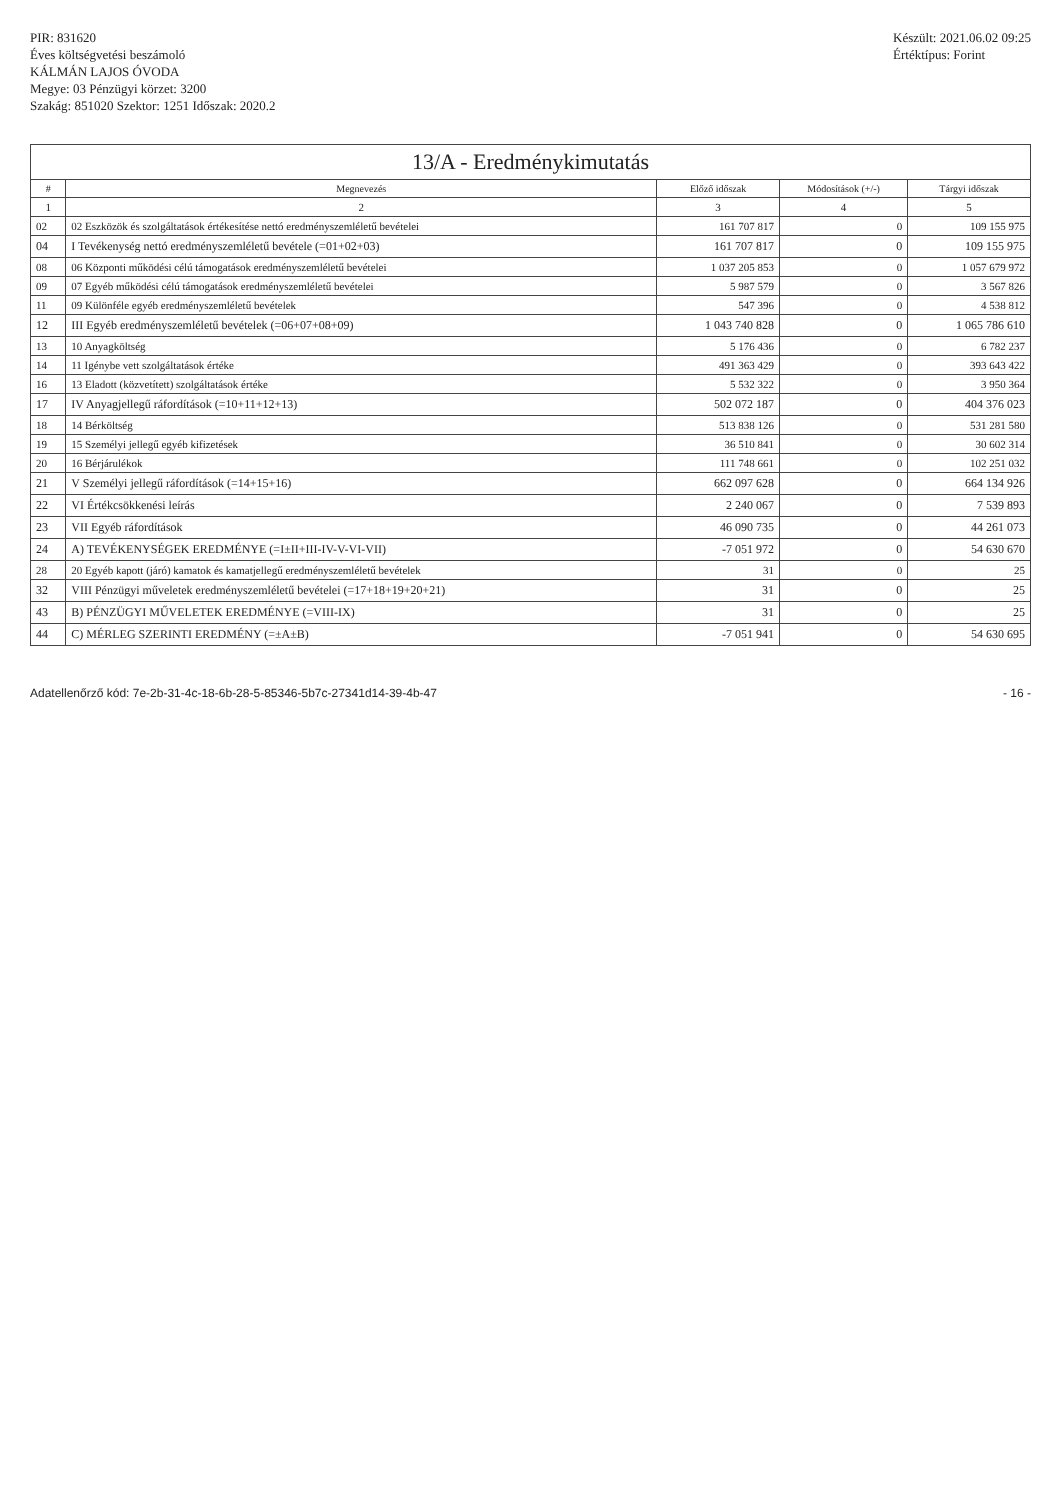PIR: 831620
Éves költségvetési beszámoló
KÁLMÁN LAJOS ÓVODA
Megye: 03 Pénzügyi körzet: 3200
Szakág: 851020 Szektor: 1251 Időszak: 2020.2
Készült: 2021.06.02 09:25
Értéktípus: Forint
13/A - Eredménykimutatás
| # | Megnevezés | Előző időszak | Módosítások (+/-) | Tárgyi időszak |
| --- | --- | --- | --- | --- |
| 1 | 2 | 3 | 4 | 5 |
| 02 | 02 Eszközök és szolgáltatások értékesítése nettó eredményszemléletű bevételei | 161 707 817 | 0 | 109 155 975 |
| 04 | I Tevékenység nettó eredményszemléletű bevétele (=01+02+03) | 161 707 817 | 0 | 109 155 975 |
| 08 | 06 Központi működési célú támogatások eredményszemléletű bevételei | 1 037 205 853 | 0 | 1 057 679 972 |
| 09 | 07 Egyéb működési célú támogatások eredményszemléletű bevételei | 5 987 579 | 0 | 3 567 826 |
| 11 | 09 Különféle egyéb eredményszemléletű bevételek | 547 396 | 0 | 4 538 812 |
| 12 | III Egyéb eredményszemléletű bevételek (=06+07+08+09) | 1 043 740 828 | 0 | 1 065 786 610 |
| 13 | 10 Anyagköltség | 5 176 436 | 0 | 6 782 237 |
| 14 | 11 Igénybe vett szolgáltatások értéke | 491 363 429 | 0 | 393 643 422 |
| 16 | 13 Eladott (közvetített) szolgáltatások értéke | 5 532 322 | 0 | 3 950 364 |
| 17 | IV Anyagjellegű ráfordítások (=10+11+12+13) | 502 072 187 | 0 | 404 376 023 |
| 18 | 14 Bérköltség | 513 838 126 | 0 | 531 281 580 |
| 19 | 15 Személyi jellegű egyéb kifizetések | 36 510 841 | 0 | 30 602 314 |
| 20 | 16 Bérjárulékok | 111 748 661 | 0 | 102 251 032 |
| 21 | V Személyi jellegű ráfordítások (=14+15+16) | 662 097 628 | 0 | 664 134 926 |
| 22 | VI Értékcsökkenési leírás | 2 240 067 | 0 | 7 539 893 |
| 23 | VII Egyéb ráfordítások | 46 090 735 | 0 | 44 261 073 |
| 24 | A) TEVÉKENYSÉGEK EREDMÉNYE (=I±II+III-IV-V-VI-VII) | -7 051 972 | 0 | 54 630 670 |
| 28 | 20 Egyéb kapott (járó) kamatok és kamatjellegű eredményszemléletű bevételek | 31 | 0 | 25 |
| 32 | VIII Pénzügyi műveletek eredményszemléletű bevételei (=17+18+19+20+21) | 31 | 0 | 25 |
| 43 | B) PÉNZÜGYI MŰVELETEK EREDMÉNYE (=VIII-IX) | 31 | 0 | 25 |
| 44 | C) MÉRLEG SZERINTI EREDMÉNY (=±A±B) | -7 051 941 | 0 | 54 630 695 |
Adatellenőrző kód: 7e-2b-31-4c-18-6b-28-5-85346-5b7c-27341d14-39-4b-47 - 16 -